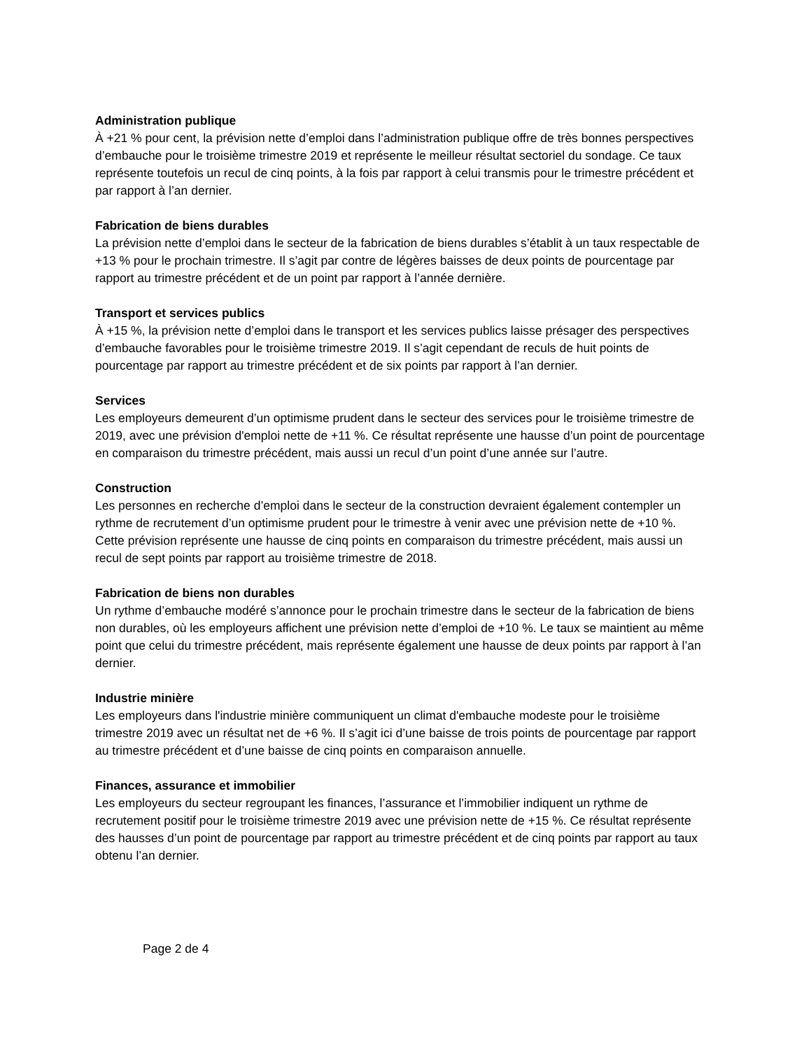Administration publique
À +21 % pour cent, la prévision nette d’emploi dans l’administration publique offre de très bonnes perspectives d’embauche pour le troisième trimestre 2019 et représente le meilleur résultat sectoriel du sondage. Ce taux représente toutefois un recul de cinq points, à la fois par rapport à celui transmis pour le trimestre précédent et par rapport à l’an dernier.
Fabrication de biens durables
La prévision nette d’emploi dans le secteur de la fabrication de biens durables s’établit à un taux respectable de +13 % pour le prochain trimestre. Il s’agit par contre de légères baisses de deux points de pourcentage par rapport au trimestre précédent et de un point par rapport à l’année dernière.
Transport et services publics
À +15 %, la prévision nette d’emploi dans le transport et les services publics laisse présager des perspectives d’embauche favorables pour le troisième trimestre 2019. Il s’agit cependant de reculs de huit points de pourcentage par rapport au trimestre précédent et de six points par rapport à l’an dernier.
Services
Les employeurs demeurent d’un optimisme prudent dans le secteur des services pour le troisième trimestre de 2019, avec une prévision d'emploi nette de +11 %. Ce résultat représente une hausse d’un point de pourcentage en comparaison du trimestre précédent, mais aussi un recul d’un point d’une année sur l’autre.
Construction
Les personnes en recherche d’emploi dans le secteur de la construction devraient également contempler un rythme de recrutement d’un optimisme prudent pour le trimestre à venir avec une prévision nette de +10 %. Cette prévision représente une hausse de cinq points en comparaison du trimestre précédent, mais aussi un recul de sept points par rapport au troisième trimestre de 2018.
Fabrication de biens non durables
Un rythme d’embauche modéré s’annonce pour le prochain trimestre dans le secteur de la fabrication de biens non durables, où les employeurs affichent une prévision nette d’emploi de +10 %. Le taux se maintient au même point que celui du trimestre précédent, mais représente également une hausse de deux points par rapport à l’an dernier.
Industrie minière
Les employeurs dans l'industrie minière communiquent un climat d'embauche modeste pour le troisième trimestre 2019 avec un résultat net de +6 %. Il s’agit ici d’une baisse de trois points de pourcentage par rapport au trimestre précédent et d’une baisse de cinq points en comparaison annuelle.
Finances, assurance et immobilier
Les employeurs du secteur regroupant les finances, l’assurance et l’immobilier indiquent un rythme de recrutement positif pour le troisième trimestre 2019 avec une prévision nette de +15 %. Ce résultat représente des hausses d’un point de pourcentage par rapport au trimestre précédent et de cinq points par rapport au taux obtenu l’an dernier.
Page 2 de 4